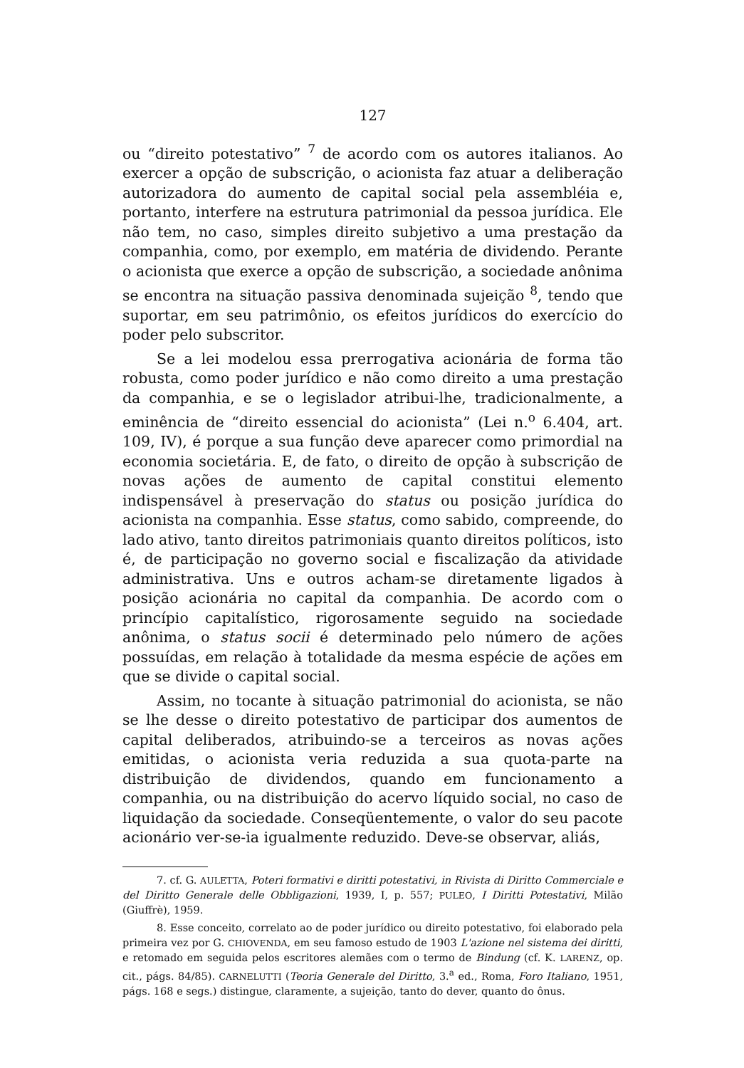127
ou “direito potestativo” <sup>7</sup> de acordo com os autores italianos. Ao exercer a opção de subscrição, o acionista faz atuar a deliberação autorizadora do aumento de capital social pela assembléia e, portanto, interfere na estrutura patrimonial da pessoa jurídica. Ele não tem, no caso, simples direito subjetivo a uma prestação da companhia, como, por exemplo, em matéria de dividendo. Perante o acionista que exerce a opção de subscrição, a sociedade anônima se encontra na situação passiva denominada sujeição <sup>8</sup>, tendo que suportar, em seu patrimônio, os efeitos jurídicos do exercício do poder pelo subscritor.
Se a lei modelou essa prerrogativa acionária de forma tão robusta, como poder jurídico e não como direito a uma prestação da companhia, e se o legislador atribui-lhe, tradicionalmente, a eminência de “direito essencial do acionista” (Lei n.<sup>o</sup> 6.404, art. 109, IV), é porque a sua função deve aparecer como primordial na economia societária. E, de fato, o direito de opção à subscrição de novas ações de aumento de capital constitui elemento indispensável à preservação do status ou posição jurídica do acionista na companhia. Esse status, como sabido, compreende, do lado ativo, tanto direitos patrimoniais quanto direitos políticos, isto é, de participação no governo social e fiscalização da atividade administrativa. Uns e outros acham-se diretamente ligados à posição acionária no capital da companhia. De acordo com o princípio capitalístico, rigorosamente seguido na sociedade anônima, o status socii é determinado pelo número de ações possuídas, em relação à totalidade da mesma espécie de ações em que se divide o capital social.
Assim, no tocante à situação patrimonial do acionista, se não se lhe desse o direito potestativo de participar dos aumentos de capital deliberados, atribuindo-se a terceiros as novas ações emitidas, o acionista veria reduzida a sua quota-parte na distribuição de dividendos, quando em funcionamento a companhia, ou na distribuição do acervo líquido social, no caso de liquidação da sociedade. Conseqüentemente, o valor do seu pacote acionário ver-se-ia igualmente reduzido. Deve-se observar, aliás,
7. cf. G. AULETTA, Poteri formativi e diritti potestativi, in Rivista di Diritto Commerciale e del Diritto Generale delle Obbligazioni, 1939, I, p. 557; PULEO, I Diritti Potestativi, Milão (Giuffrè), 1959.
8. Esse conceito, correlato ao de poder jurídico ou direito potestativo, foi elaborado pela primeira vez por G. CHIOVENDA, em seu famoso estudo de 1903 L'azione nel sistema dei diritti, e retomado em seguida pelos escritores alemães com o termo de Bindung (cf. K. LARENZ, op. cit., págs. 84/85). CARNELUTTI (Teoria Generale del Diritto, 3.<sup>a</sup> ed., Roma, Foro Italiano, 1951, págs. 168 e segs.) distingue, claramente, a sujeição, tanto do dever, quanto do ônus.